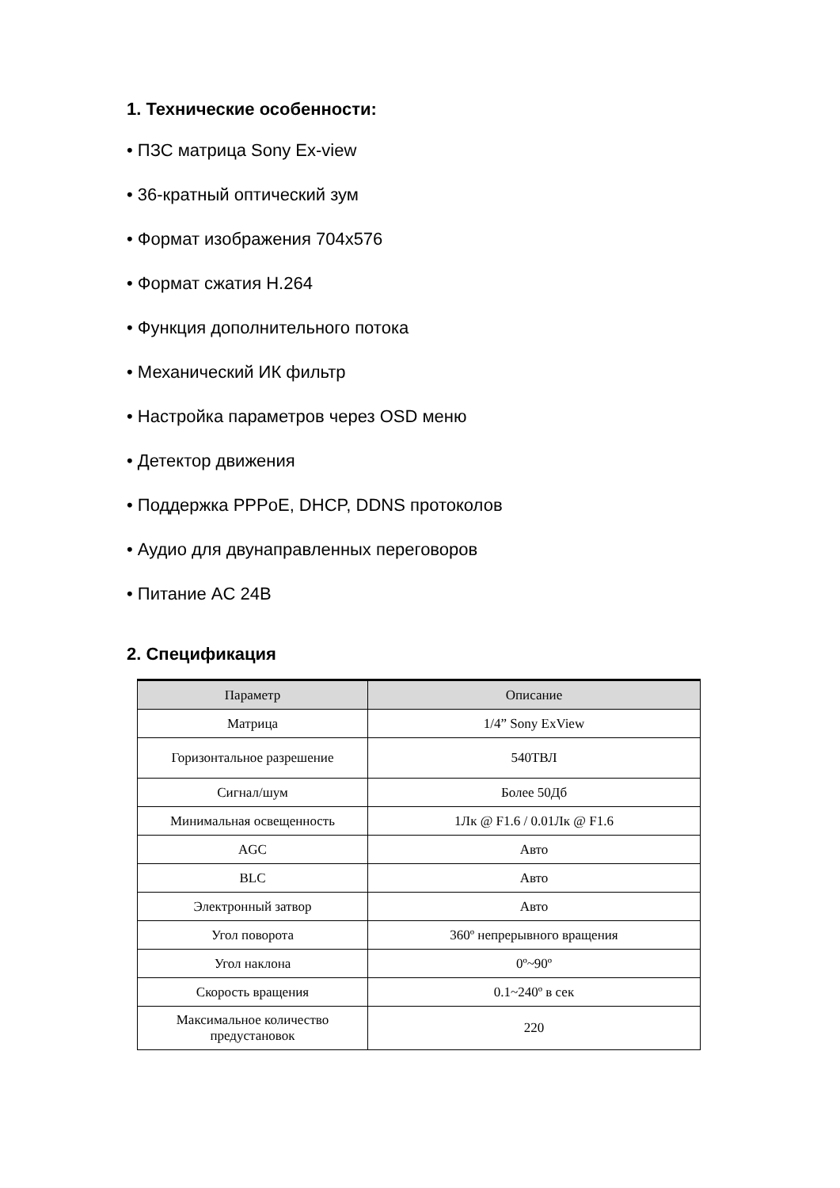1. Технические особенности:
• ПЗС матрица Sony Ex-view
• 36-кратный оптический зум
• Формат изображения 704x576
• Формат сжатия H.264
• Функция дополнительного потока
• Механический ИК фильтр
• Настройка параметров через OSD меню
• Детектор движения
• Поддержка PPPoE, DHCP, DDNS протоколов
• Аудио для двунаправленных переговоров
• Питание AC 24В
2. Спецификация
| Параметр | Описание |
| --- | --- |
| Матрица | 1/4” Sony ExView |
| Горизонтальное разрешение | 540ТВЛ |
| Сигнал/шум | Более 50Дб |
| Минимальная освещенность | 1Лк @ F1.6 / 0.01Лк @ F1.6 |
| AGC | Авто |
| BLC | Авто |
| Электронный затвор | Авто |
| Угол поворота | 360º непрерывного вращения |
| Угол наклона | 0º~90º |
| Скорость вращения | 0.1~240º в сек |
| Максимальное количество предустановок | 220 |